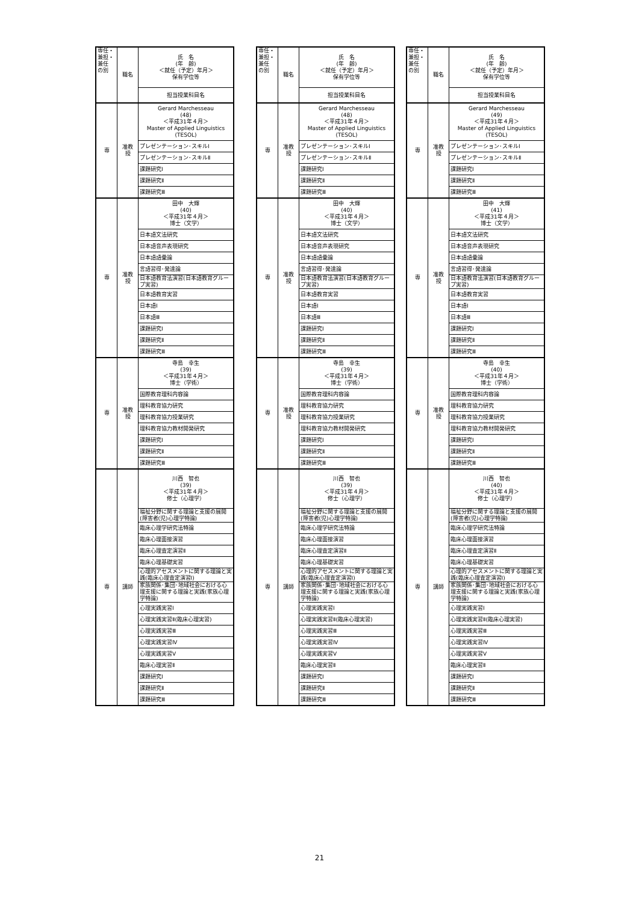| 専任・ 兼担・ 兼任 の別 | 職名 | 氏 名 (年 齢) ＜就任（予定）年月＞ 保有学位等 |
| | | 担当授業科目名 |
| 専 | 准教 授 | Gerard Marchesseau (48) ＜平成31年４月＞ Master of Applied Linguistics (TESOL) |
| | | プレゼンテーション･スキルⅠ |
| | | プレゼンテーション･スキルⅡ |
| | | 課題研究Ⅰ |
| | | 課題研究Ⅱ |
| | | 課題研究Ⅲ |
| 専 | 准教 授 | 田中 大輝 (40) ＜平成31年４月＞ 博士（文学） |
| | | 日本語文法研究 |
| | | 日本語音声表現研究 |
| | | 日本語語彙論 |
| | | 言語習得･発達論 |
| | | 日本語教育法演習(日本語教育グループ実習) |
| | | 日本語教育実習 |
| | | 日本語Ⅰ |
| | | 日本語Ⅲ |
| | | 課題研究Ⅰ |
| | | 課題研究Ⅱ |
| | | 課題研究Ⅲ |
| 専 | 准教 授 | 寺島 幸生 (39) ＜平成31年４月＞ 博士（学術） |
| | | 国際教育理科内容論 |
| | | 理科教育協力研究 |
| | | 理科教育協力授業研究 |
| | | 理科教育協力教材開発研究 |
| | | 課題研究Ⅰ |
| | | 課題研究Ⅱ |
| | | 課題研究Ⅲ |
| 専 | 講師 | 川西 智也 (39) ＜平成31年４月＞ 修士（心理学） |
| | | 福祉分野に関する理論と支援の展開(障害者(児)心理学特論) |
| | | 臨床心理学研究法特論 |
| | | 臨床心理面接演習 |
| | | 臨床心理査定演習Ⅱ |
| | | 臨床心理基礎実習 |
| | | 心理的アセスメントに関する理論と実践(臨床心理査定演習Ⅰ) |
| | | 家族関係･集団･地域社会における心理支援に関する理論と実践(家族心理学特論) |
| | | 心理実践実習Ⅰ |
| | | 心理実践実習Ⅱ(臨床心理実習) |
| | | 心理実践実習Ⅲ |
| | | 心理実践実習Ⅳ |
| | | 心理実践実習Ⅴ |
| | | 臨床心理実習Ⅱ |
| | | 課題研究Ⅰ |
| | | 課題研究Ⅱ |
| | | 課題研究Ⅲ |
| 専任・ 兼担・ 兼任 の別 | 職名 | 氏 名 (年 齢) ＜就任（予定）年月＞ 保有学位等 |
| | | 担当授業科目名 |
| 専 | 准教 授 | Gerard Marchesseau (48) ＜平成31年４月＞ Master of Applied Linguistics (TESOL) |
| | | プレゼンテーション･スキルⅠ |
| | | プレゼンテーション･スキルⅡ |
| | | 課題研究Ⅰ |
| | | 課題研究Ⅱ |
| | | 課題研究Ⅲ |
| 専 | 准教 授 | 田中 大輝 (40) ＜平成31年４月＞ 博士（文学） |
| | | 日本語文法研究 |
| | | 日本語音声表現研究 |
| | | 日本語語彙論 |
| | | 言語習得･発達論 |
| | | 日本語教育法演習(日本語教育グループ実習) |
| | | 日本語教育実習 |
| | | 日本語Ⅰ |
| | | 日本語Ⅲ |
| | | 課題研究Ⅰ |
| | | 課題研究Ⅱ |
| | | 課題研究Ⅲ |
| 専 | 准教 授 | 寺島 幸生 (39) ＜平成31年４月＞ 博士（学術） |
| | | 国際教育理科内容論 |
| | | 理科教育協力研究 |
| | | 理科教育協力授業研究 |
| | | 理科教育協力教材開発研究 |
| | | 課題研究Ⅰ |
| | | 課題研究Ⅱ |
| | | 課題研究Ⅲ |
| 専 | 講師 | 川西 智也 (39) ＜平成31年４月＞ 修士（心理学） |
| | | 福祉分野に関する理論と支援の展開(障害者(児)心理学特論) |
| | | 臨床心理学研究法特論 |
| | | 臨床心理面接演習 |
| | | 臨床心理査定演習Ⅱ |
| | | 臨床心理基礎実習 |
| | | 心理的アセスメントに関する理論と実践(臨床心理査定演習Ⅰ) |
| | | 家族関係･集団･地域社会における心理支援に関する理論と実践(家族心理学特論) |
| | | 心理実践実習Ⅰ |
| | | 心理実践実習Ⅱ(臨床心理実習) |
| | | 心理実践実習Ⅲ |
| | | 心理実践実習Ⅳ |
| | | 心理実践実習Ⅴ |
| | | 臨床心理実習Ⅱ |
| | | 課題研究Ⅰ |
| | | 課題研究Ⅱ |
| | | 課題研究Ⅲ |
| 専任・ 兼担・ 兼任 の別 | 職名 | 氏 名 (年 齢) ＜就任（予定）年月＞ 保有学位等 |
| | | 担当授業科目名 |
| 専 | 准教 授 | Gerard Marchesseau (49) ＜平成31年４月＞ Master of Applied Linguistics (TESOL) |
| | | プレゼンテーション･スキルⅠ |
| | | プレゼンテーション･スキルⅡ |
| | | 課題研究Ⅰ |
| | | 課題研究Ⅱ |
| | | 課題研究Ⅲ |
| 専 | 准教 授 | 田中 大輝 (41) ＜平成31年４月＞ 博士（文学） |
| | | 日本語文法研究 |
| | | 日本語音声表現研究 |
| | | 日本語語彙論 |
| | | 言語習得･発達論 |
| | | 日本語教育法演習(日本語教育グループ実習) |
| | | 日本語教育実習 |
| | | 日本語Ⅰ |
| | | 日本語Ⅲ |
| | | 課題研究Ⅰ |
| | | 課題研究Ⅱ |
| | | 課題研究Ⅲ |
| 専 | 准教 授 | 寺島 幸生 (40) ＜平成31年４月＞ 博士（学術） |
| | | 国際教育理科内容論 |
| | | 理科教育協力研究 |
| | | 理科教育協力授業研究 |
| | | 理科教育協力教材開発研究 |
| | | 課題研究Ⅰ |
| | | 課題研究Ⅱ |
| | | 課題研究Ⅲ |
| 専 | 講師 | 川西 智也 (40) ＜平成31年４月＞ 修士（心理学） |
| | | 福祉分野に関する理論と支援の展開(障害者(児)心理学特論) |
| | | 臨床心理学研究法特論 |
| | | 臨床心理面接演習 |
| | | 臨床心理査定演習Ⅱ |
| | | 臨床心理基礎実習 |
| | | 心理的アセスメントに関する理論と実践(臨床心理査定演習Ⅰ) |
| | | 家族関係･集団･地域社会における心理支援に関する理論と実践(家族心理学特論) |
| | | 心理実践実習Ⅰ |
| | | 心理実践実習Ⅱ(臨床心理実習) |
| | | 心理実践実習Ⅲ |
| | | 心理実践実習Ⅳ |
| | | 心理実践実習Ⅴ |
| | | 臨床心理実習Ⅱ |
| | | 課題研究Ⅰ |
| | | 課題研究Ⅱ |
| | | 課題研究Ⅲ |
21